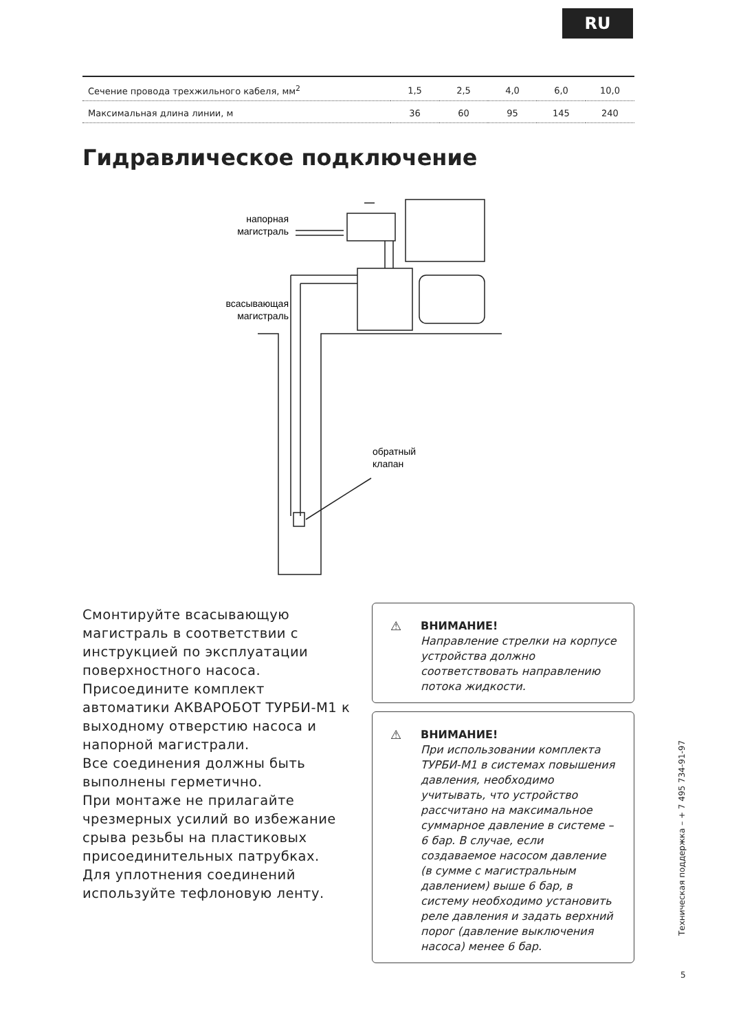RU
| Сечение провода трехжильного кабеля, мм<sup>2</sup> | 1,5 | 2,5 | 4,0 | 6,0 | 10,0 |
| Максимальная длина линии, м | 36 | 60 | 95 | 145 | 240 |
Гидравлическое подключение
напорная
магистраль
всасывающая
магистраль
обратный
клапан
Смонтируйте всасывающую магистраль в соответствии с инструкцией по эксплуатации поверхностного насоса.
Присоедините комплект автоматики АКВАРОБОТ ТУРБИ-М1 к выходному отверстию насоса и напорной магистрали.
Все соединения должны быть выполнены герметично.
При монтаже не прилагайте чрезмерных усилий во избежание срыва резьбы на пластиковых присоединительных патрубках. Для уплотнения соединений используйте тефлоновую ленту.
⚠ ВНИМАНИЕ!
Направление стрелки на корпусе устройства должно соответствовать направлению потока жидкости.
⚠ ВНИМАНИЕ!
При использовании комплекта ТУРБИ-М1 в системах повышения давления, необходимо учитывать, что устройство рассчитано на максимальное суммарное давление в системе – 6 бар. В случае, если создаваемое насосом давление (в сумме с магистральным давлением) выше 6 бар, в систему необходимо установить реле давления и задать верхний порог (давление выключения насоса) менее 6 бар.
Техническая поддержка – + 7 495 734-91-97
5